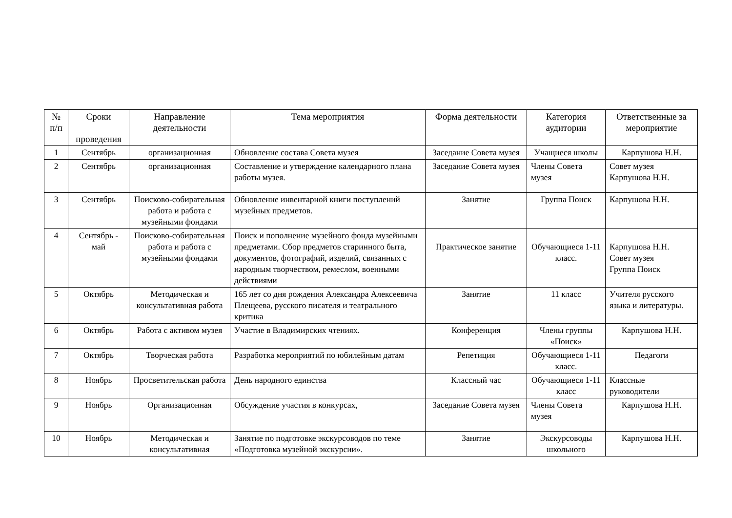| № п/п | Сроки проведения | Направление деятельности | Тема мероприятия | Форма деятельности | Категория аудитории | Ответственные за мероприятие |
| --- | --- | --- | --- | --- | --- | --- |
| 1 | Сентябрь | организационная | Обновление состава Совета музея | Заседание Совета музея | Учащиеся школы | Карпушова Н.Н. |
| 2 | Сентябрь | организационная | Составление и утверждение календарного плана работы музея. | Заседание Совета музея | Члены Совета музея | Совет музея Карпушова Н.Н. |
| 3 | Сентябрь | Поисково-собирательная работа и работа с музейными фондами | Обновление инвентарной книги поступлений музейных предметов. | Занятие | Группа Поиск | Карпушова Н.Н. |
| 4 | Сентябрь - май | Поисково-собирательная работа и работа с музейными фондами | Поиск и пополнение музейного фонда музейными предметами. Сбор предметов старинного быта, документов, фотографий, изделий, связанных с народным творчеством, ремеслом, военными действиями | Практическое занятие | Обучающиеся 1-11 класс. | Карпушова Н.Н. Совет музея Группа Поиск |
| 5 | Октябрь | Методическая и консультативная работа | 165 лет со дня рождения Александра Алексеевича Плещеева, русского писателя и театрального критика | Занятие | 11 класс | Учителя русского языка и литературы. |
| 6 | Октябрь | Работа с активом музея | Участие в Владимирских чтениях. | Конференция | Члены группы «Поиск» | Карпушова Н.Н. |
| 7 | Октябрь | Творческая работа | Разработка мероприятий по юбилейным датам | Репетиция | Обучающиеся 1-11 класс. | Педагоги |
| 8 | Ноябрь | Просветительская работа | День народного единства | Классный час | Обучающиеся 1-11 класс | Классные руководители |
| 9 | Ноябрь | Организационная | Обсуждение участия в конкурсах, | Заседание Совета музея | Члены Совета музея | Карпушова Н.Н. |
| 10 | Ноябрь | Методическая и консультативная | Занятие по подготовке экскурсоводов по теме «Подготовка музейной экскурсии». | Занятие | Экскурсоводы школьного | Карпушова Н.Н. |